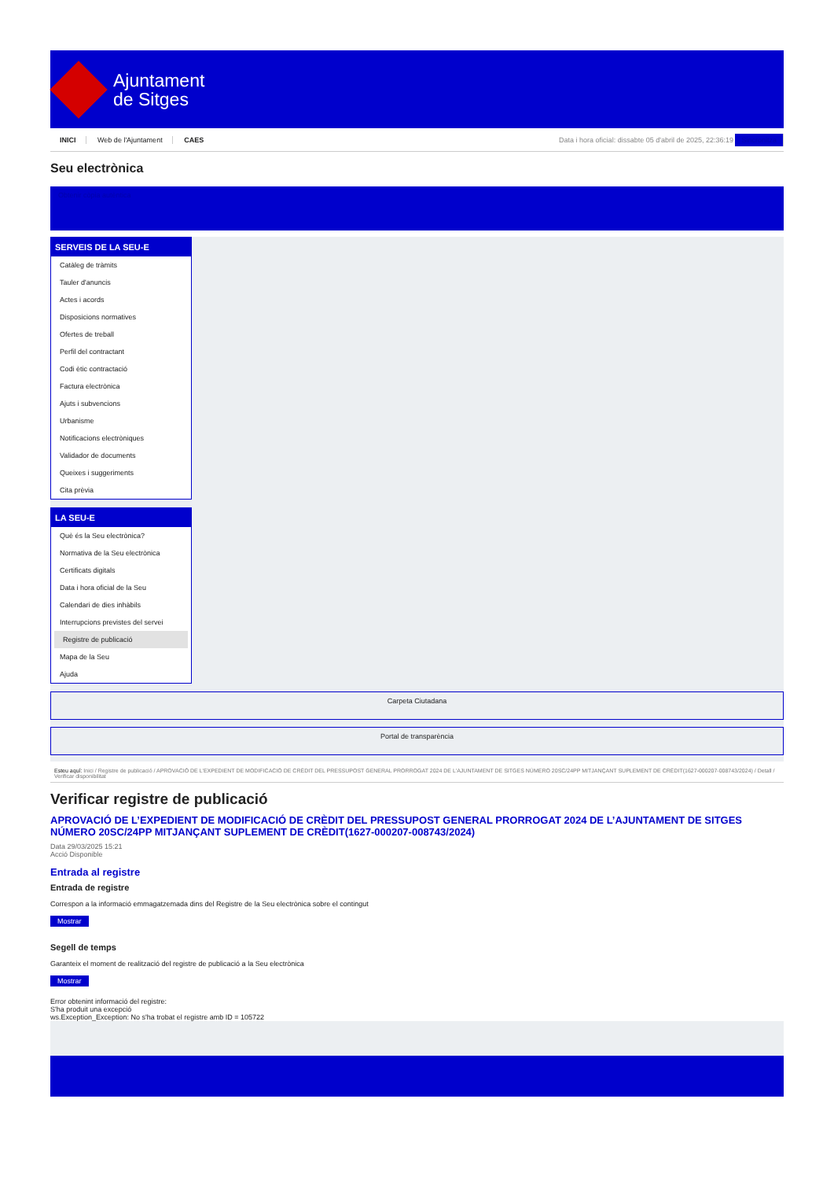Ajuntament
de Sitges
INICI Web de l'Ajuntament CAES
Data i hora oficial: dissabte 05 d'abril de 2025, 22:36:19 Sincronitza
Seu electrònica
Obtenir còpia autèntica
SERVEIS DE LA SEU-E
Catàleg de tràmits
Tauler d'anuncis
Actes i acords
Disposicions normatives
Ofertes de treball
Perfil del contractant
Codi ètic contractació
Factura electrònica
Ajuts i subvencions
Urbanisme
Notificacions electròniques
Validador de documents
Queixes i suggeriments
Cita prèvia
LA SEU-E
Què és la Seu electrònica?
Normativa de la Seu electrònica
Certificats digitals
Data i hora oficial de la Seu
Calendari de dies inhàbils
Interrupcions previstes del servei
Registre de publicació
Mapa de la Seu
Ajuda
Carpeta Ciutadana
Portal de transparència
Esteu aquí: Inici / Registre de publicació / APROVACIÓ DE L'EXPEDIENT DE MODIFICACIÓ DE CRÈDIT DEL PRESSUPOST GENERAL PRORROGAT 2024 DE L'AJUNTAMENT DE SITGES NÚMERO 20SC/24PP MITJANÇANT SUPLEMENT DE CRÈDIT(1627-000207-008743/2024) / Detall / Verificar disponibilitat
Verificar registre de publicació
APROVACIÓ DE L’EXPEDIENT DE MODIFICACIÓ DE CRÈDIT DEL PRESSUPOST GENERAL PRORROGAT 2024 DE L’AJUNTAMENT DE SITGES NÚMERO 20SC/24PP MITJANÇANT SUPLEMENT DE CRÈDIT(1627-000207-008743/2024)
Data 29/03/2025 15:21
Acció Disponible
Entrada al registre
Entrada de registre
Correspon a la informació emmagatzemada dins del Registre de la Seu electrònica sobre el contingut
Mostrar
Segell de temps
Garanteix el moment de realització del registre de publicació a la Seu electrònica
Mostrar
Error obtenint informació del registre:
S'ha produit una excepció
ws.Exception_Exception: No s'ha trobat el registre amb ID = 105722